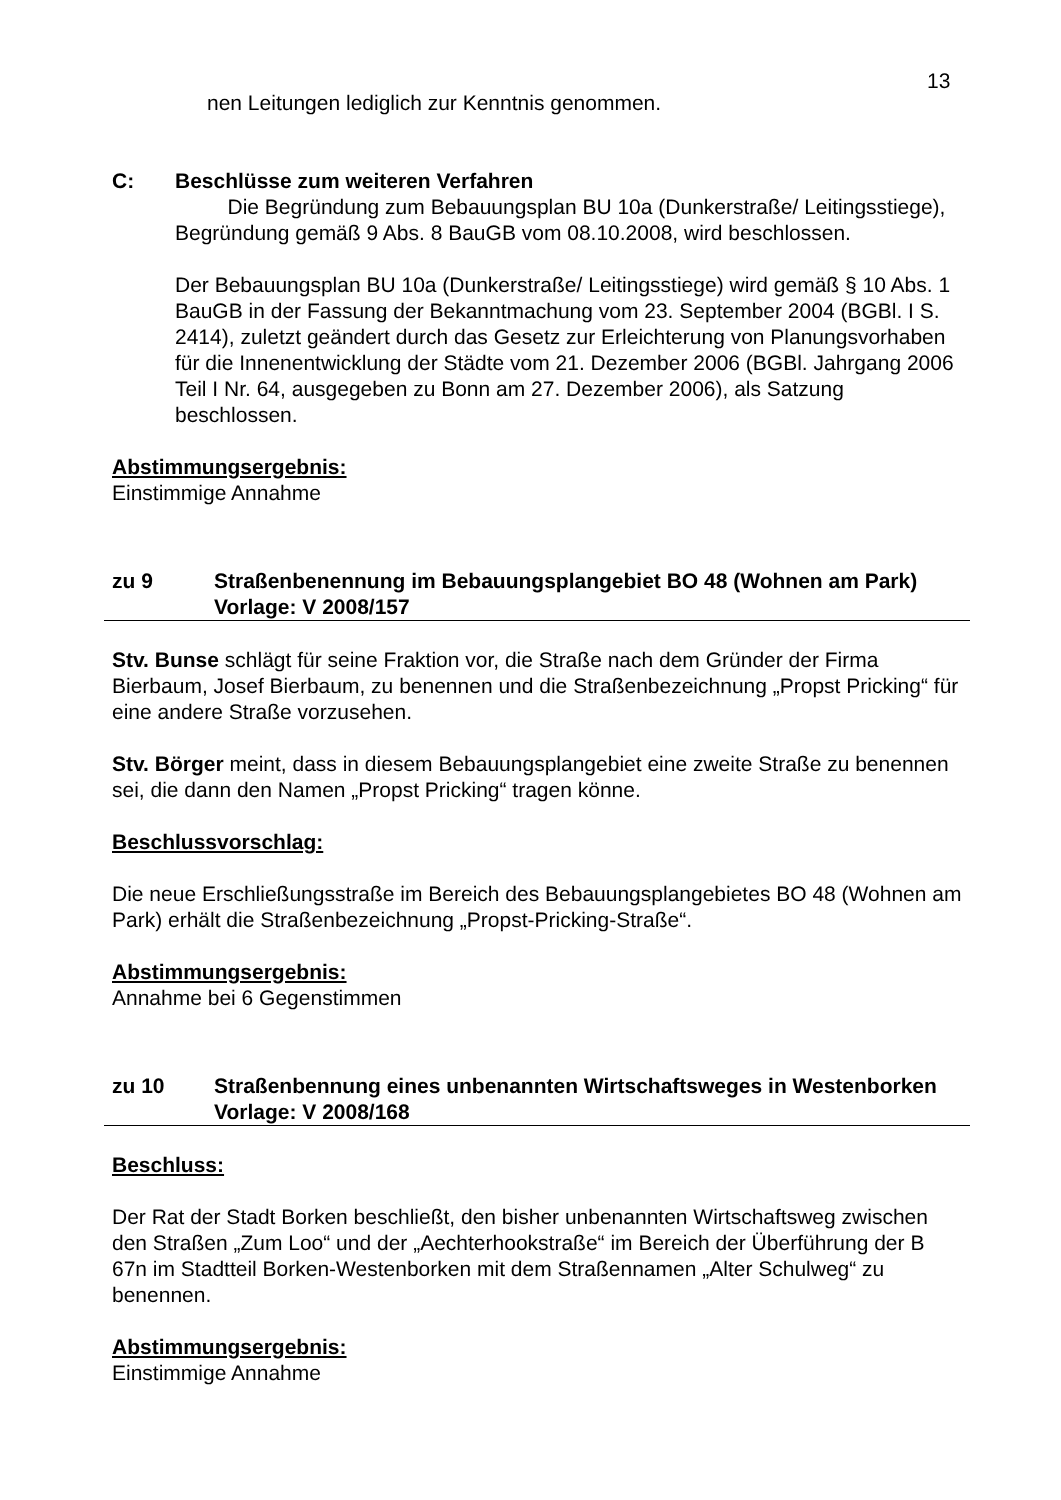13
nen Leitungen lediglich zur Kenntnis genommen.
C: Beschlüsse zum weiteren Verfahren
Die Begründung zum Bebauungsplan BU 10a (Dunkerstraße/ Leitingsstiege), Begründung gemäß 9 Abs. 8 BauGB vom 08.10.2008, wird beschlossen.
Der Bebauungsplan BU 10a (Dunkerstraße/ Leitingsstiege) wird gemäß § 10 Abs. 1 BauGB in der Fassung der Bekanntmachung vom 23. September 2004 (BGBl. I S. 2414), zuletzt geändert durch das Gesetz zur Erleichterung von Planungsvorhaben für die Innenentwicklung der Städte vom 21. Dezember 2006 (BGBl. Jahrgang 2006 Teil I Nr. 64, ausgegeben zu Bonn am 27. Dezember 2006), als Satzung beschlossen.
Abstimmungsergebnis:
Einstimmige Annahme
zu 9 Straßenbenennung im Bebauungsplangebiet BO 48 (Wohnen am Park)
Vorlage: V 2008/157
Stv. Bunse schlägt für seine Fraktion vor, die Straße nach dem Gründer der Firma Bierbaum, Josef Bierbaum, zu benennen und die Straßenbezeichnung „Propst Pricking“ für eine andere Straße vorzusehen.
Stv. Börger meint, dass in diesem Bebauungsplangebiet eine zweite Straße zu benennen sei, die dann den Namen „Propst Pricking“ tragen könne.
Beschlussvorschlag:
Die neue Erschließungsstraße im Bereich des Bebauungsplangebietes BO 48 (Wohnen am Park) erhält die Straßenbezeichnung „Propst-Pricking-Straße“.
Abstimmungsergebnis:
Annahme bei 6 Gegenstimmen
zu 10 Straßenbennung eines unbenannten Wirtschaftsweges in Westenborken
Vorlage: V 2008/168
Beschluss:
Der Rat der Stadt Borken beschließt, den bisher unbenannten Wirtschaftsweg zwischen den Straßen „Zum Loo“ und der „Aechterhookstraße“ im Bereich der Überführung der B 67n im Stadtteil Borken-Westenborken mit dem Straßennamen „Alter Schulweg“ zu benennen.
Abstimmungsergebnis:
Einstimmige Annahme